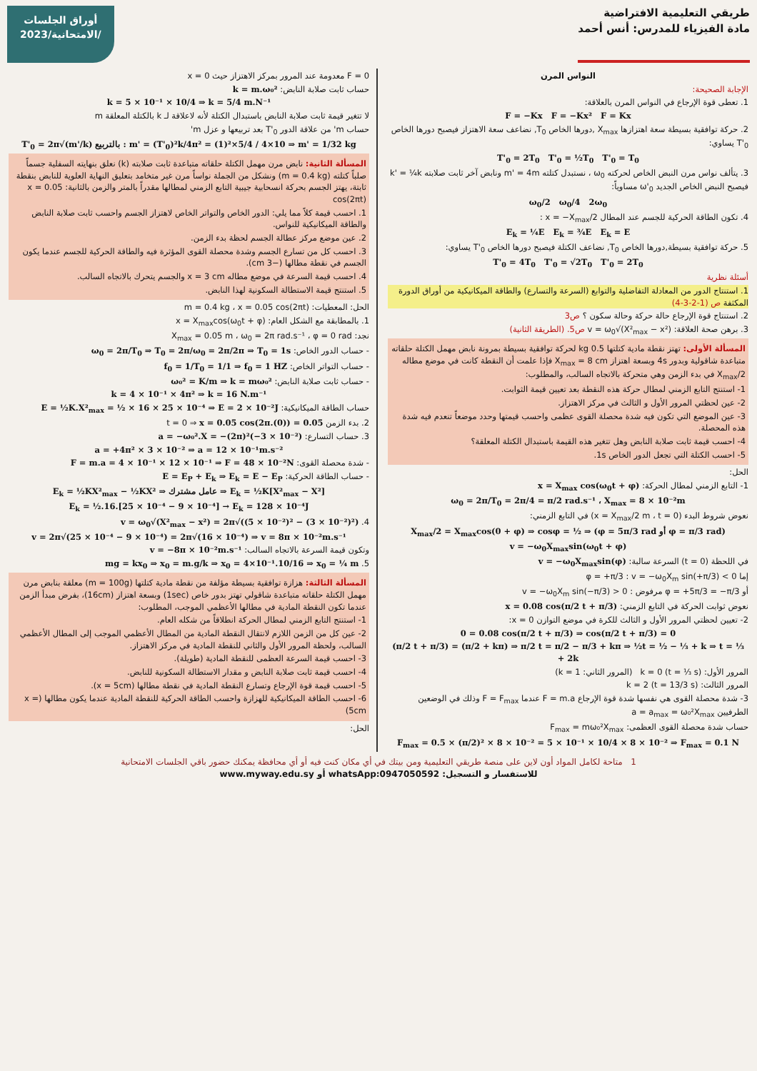أوراق الجلسات
الامتحانية/2023/
طريقي التعليمية الافتراضية
مادة الفيزياء للمدرس: أنس أحمد
النواس المرن
الإجابة الصحيحة:
1. تعطى قوة الإرجاع في النواس المرن بالعلاقة:
F = −Kx F = −Kx² F = Kx
2. حركة توافقية بسيطة سعة اهتزازها X<sub>max</sub> ,دورها الخاص T<sub>0</sub>, نضاعف سعة الاهتزاز فيصبح دورها الخاص T'<sub>0</sub> يساوي:
T'<sub>0</sub> = 2T<sub>0</sub> T'<sub>0</sub> = ½T<sub>0</sub> T'<sub>0</sub> = T<sub>0</sub>
3. يتألف نواس مرن النبض الخاص لحركته ω<sub>0</sub> ، نستبدل كتلته m' = 4m ونابض آخر ثابت صلابته k' = ¼k فيصبح النبض الخاص الجديد ω'<sub>0</sub> مساوياً:
ω<sub>0</sub>/2 ω<sub>0</sub>/4 2ω<sub>0</sub>
4. تكون الطاقة الحركية للجسم عند المطال x = −X<sub>max</sub>/2 :
E<sub>k</sub> = ¼E E<sub>k</sub> = ¾E E<sub>k</sub> = E
5. حركة توافقية بسيطة,دورها الخاص T<sub>0</sub>, نضاعف الكتلة فيصبح دورها الخاص T'<sub>0</sub> يساوي:
T'<sub>0</sub> = 4T<sub>0</sub> T'<sub>0</sub> = √2T<sub>0</sub> T'<sub>0</sub> = 2T<sub>0</sub>
أسئلة نظرية
1. استنتاج الدور من المعادلة التفاضلية والتوابع (السرعة والتسارع) والطاقة الميكانيكية من أوراق الدورة المكثفة ص (1-2-3-4)
2. استنتاج قوة الإرجاع حالة حركة وحالة سكون ؟ ص3
3. برهن صحة العلاقة: v = ω<sub>0</sub>√(X²<sub>max</sub> − x²) ص5. (الطريقة الثانية)
المسألة الأولى: تهتز نقطة مادية كتلتها 0.5 kg لحركة توافقية بسيطة بمرونة نابض مهمل الكتلة حلقاته متباعدة شاقولية وبدور 4s وبسعة اهتزاز X<sub>max</sub> = 8 cm فإذا علمت أن النقطة كانت في موضع مطاله X<sub>max</sub>/2 في بدء الزمن وهي متحركة بالاتجاه السالب، والمطلوب:
1- استنتج التابع الزمني لمطال حركة هذه النقطة بعد تعيين قيمة الثوابت.
2- عين لحظتي المرور الأول و الثالث في مركز الاهتزاز.
3- عين الموضع التي تكون فيه شدة محصلة القوى عظمى واحسب قيمتها وحدد موضعاً تنعدم فيه شدة هذه المحصلة.
4- احسب قيمة ثابت صلابة النابض وهل تتغير هذه القيمة باستبدال الكتلة المعلقة؟
5- احسب الكتلة التي تجعل الدور الخاص 1s.
الحل:
1- التابع الزمني لمطال الحركة: x = X<sub>max</sub> cos(ω<sub>0</sub>t + φ)
ω<sub>0</sub> = 2π/T<sub>0</sub> = 2π/4 = π/2 rad.s⁻¹ ، X<sub>max</sub> = 8 × 10⁻²m
نعوض شروط البدء (x = X<sub>max</sub>/2 m ، t = 0) في التابع الزمني:
X<sub>max</sub>/2 = X<sub>max</sub>cos(0 + φ) ⇒ cosφ = ½ ⇒ (φ = 5π/3 rad أو φ = π/3 rad)
v = −ω<sub>0</sub>X<sub>max</sub>sin(ω<sub>0</sub>t + φ)
في اللحظة (t = 0) السرعة سالبة: v = −ω<sub>0</sub>X<sub>max</sub>sin(φ)
إما φ = +π/3 : v = −ω<sub>0</sub>X<sub>m</sub> sin(+π/3) < 0
أو φ = +5π/3 = −π/3 مرفوض : v = −ω<sub>0</sub>X<sub>m</sub> sin(−π/3) > 0
نعوض ثوابت الحركة في التابع الزمني: x = 0.08 cos(π/2 t + π/3)
2- تعيين لحظتي المرور الأول و الثالث للكرة في موضع التوازن x = 0:
0 = 0.08 cos(π/2 t + π/3) ⇒ cos(π/2 t + π/3) = 0
(π/2 t + π/3) = (π/2 + kπ) ⇒ π/2 t = π/2 − π/3 + kπ ⇒ ½t = ½ − ⅓ + k ⇒ t = ⅓ + 2k
المرور الأول: k = 0 (t = ⅓ s) (المرور الثاني: k = 1)
المرور الثالث: k = 2 (t = 13/3 s)
3- شدة محصلة القوى هي نفسها شدة قوة الإرجاع F = m.a عندما F = F<sub>max</sub> وذلك في الوضعين الطرفيين a = a<sub>max</sub> = ω₀²X<sub>max</sub>
حساب شدة محصلة القوى العظمى: F<sub>max</sub> = mω₀²X<sub>max</sub>
F<sub>max</sub> = 0.5 × (π/2)² × 8 × 10⁻² = 5 × 10⁻¹ × 10/4 × 8 × 10⁻² ⇒ F<sub>max</sub> = 0.1 N
F = 0 معدومة عند المرور بمركز الاهتزاز حيث x = 0
حساب ثابت صلابة النابض: k = m.ω₀²
k = 5 × 10⁻¹ × 10/4 ⇒ k = 5/4 m.N⁻¹
لا تتغير قيمة ثابت صلابة النابض باستبدال الكتلة لأنه لاعلاقة لـ k بالكتلة المعلقة m
حساب m' من علاقة الدور T'<sub>0</sub> بعد تربيعها و عزل m'
T'<sub>0</sub> = 2π√(m'/k) بالتربيع : m' = (T'<sub>0</sub>)²k/4π² = (1)²×5/4 / 4×10 ⇒ m' = 1/32 kg
المسألة الثانية: نابض مرن مهمل الكتلة حلقاته متباعدة ثابت صلابته (k) نعلق بنهايته السفلية جسماً صلباً كتلته (m = 0.4 kg) ونشكل من الجملة نواساً مرن غير متخامد بتعليق النهاية العلوية للنابض بنقطة ثابتة، يهتز الجسم بحركة انسحابية جيبية التابع الزمني لمطالها مقدراً بالمتر والزمن بالثانية: x = 0.05 cos(2πt)
1. احسب قيمة كلاً مما يلي: الدور الخاص والتواتر الخاص لاهتزاز الجسم واحسب ثابت صلابة النابض والطاقة الميكانيكية للنواس.
2. عين موضع مركز عطالة الجسم لحظة بدء الزمن.
3. احسب كل من تسارع الجسم وشدة محصلة القوى المؤثرة فيه والطاقة الحركية للجسم عندما يكون الجسم في نقطة مطالها (−3 cm).
4. احسب قيمة السرعة في موضع مطاله x = 3 cm والجسم يتحرك بالاتجاه السالب.
5. استنتج قيمة الاستطالة السكونية لهذا النابض.
الحل: المعطيات: m = 0.4 kg ، x = 0.05 cos(2πt)
1. بالمطابقة مع الشكل العام: x = X<sub>max</sub>cos(ω<sub>0</sub>t + φ)
نجد: X<sub>max</sub> = 0.05 m ، ω<sub>0</sub> = 2π rad.s⁻¹ ، φ = 0 rad
- حساب الدور الخاص: ω<sub>0</sub> = 2π/T<sub>0</sub> ⇒ T<sub>0</sub> = 2π/ω<sub>0</sub> = 2π/2π ⇒ T<sub>0</sub> = 1s
- حساب التواتر الخاص: f<sub>0</sub> = 1/T<sub>0</sub> = 1/1 ⇒ f<sub>0</sub> = 1 HZ
- حساب ثابت صلابة النابض: ω₀² = K/m ⇒ k = mω₀²
k = 4 × 10⁻¹ × 4π² ⇒ k = 16 N.m⁻¹
حساب الطاقة الميكانيكية: E = ½K.X²<sub>max</sub> = ½ × 16 × 25 × 10⁻⁴ ⇒ E = 2 × 10⁻²J
2. بدء الزمن t = 0 ⇒ x = 0.05 cos(2π.(0)) = 0.05
3. حساب التسارع: a = −ω₀².X = −(2π)²(−3 × 10⁻²)
a = +4π² × 3 × 10⁻² ⇒ a = 12 × 10⁻¹m.s⁻²
- شدة محصلة القوى: F = m.a = 4 × 10⁻¹ × 12 × 10⁻¹ ⇒ F = 48 × 10⁻²N
- حساب الطاقة الحركية: E = E<sub>P</sub> + E<sub>k</sub> ⇒ E<sub>k</sub> = E − E<sub>P</sub>
E<sub>k</sub> = ½KX²<sub>max</sub> − ½KX² ⇒ عامل مشترك ⇒ E<sub>k</sub> = ½K[X²<sub>max</sub> − X²]
E<sub>k</sub> = ½.16.[25 × 10⁻⁴ − 9 × 10⁻⁴] → E<sub>k</sub> = 128 × 10⁻⁴J
4. v = ω<sub>0</sub>√(X²<sub>max</sub> − x²) = 2π√((5 × 10⁻²)² − (3 × 10⁻²)²)
v = 2π√(25 × 10⁻⁴ − 9 × 10⁻⁴) = 2π√(16 × 10⁻⁴) ⇒ v = 8π × 10⁻²m.s⁻¹
وتكون قيمة السرعة بالاتجاه السالب: v = −8π × 10⁻²m.s⁻¹
5. mg = kx<sub>0</sub> ⇒ x<sub>0</sub> = m.g/k ⇒ x<sub>0</sub> = 4×10⁻¹.10/16 ⇒ x<sub>0</sub> = ¼ m
المسألة الثالثة: هزازة توافقية بسيطة مؤلفة من نقطة مادية كتلتها (m = 100g) معلقة بنابض مرن مهمل الكتلة حلقاته متباعدة شاقولي تهتز بدور خاص (1sec) وبسعة اهتزاز (16cm)، بفرض مبدأ الزمن عندما تكون النقطة المادية في مطالها الأعظمي الموجب، المطلوب:
1- استنتج التابع الزمني لمطال الحركة انطلاقاً من شكله العام.
2- عين كل من الزمن اللازم لانتقال النقطة المادية من المطال الأعظمي الموجب إلى المطال الأعظمي السالب، ولحظة المرور الأول والثاني للنقطة المادية في مركز الاهتزاز.
3- احسب قيمة السرعة العظمى للنقطة المادية (طويلة).
4- احسب قيمة ثابت صلابة النابض و مقدار الاستطالة السكونية للنابض.
5- احسب قيمة قوة الإرجاع وتسارع النقطة المادية في نقطة مطالها (x = 5cm).
6- احسب الطاقة الميكانيكية للهزازة واحسب الطاقة الحركية للنقطة المادية عندما يكون مطالها (x = 5cm)
الحل:
1 متاحة لكامل المواد أون لاين على منصة طريقي التعليمية ومن بيتك في أي مكان كنت فيه أو أي محافظة يمكنك حضور باقي الجلسات الامتحانية
للاستفسار و التسجيل: whatsApp:0947050592 أو www.myway.edu.sy